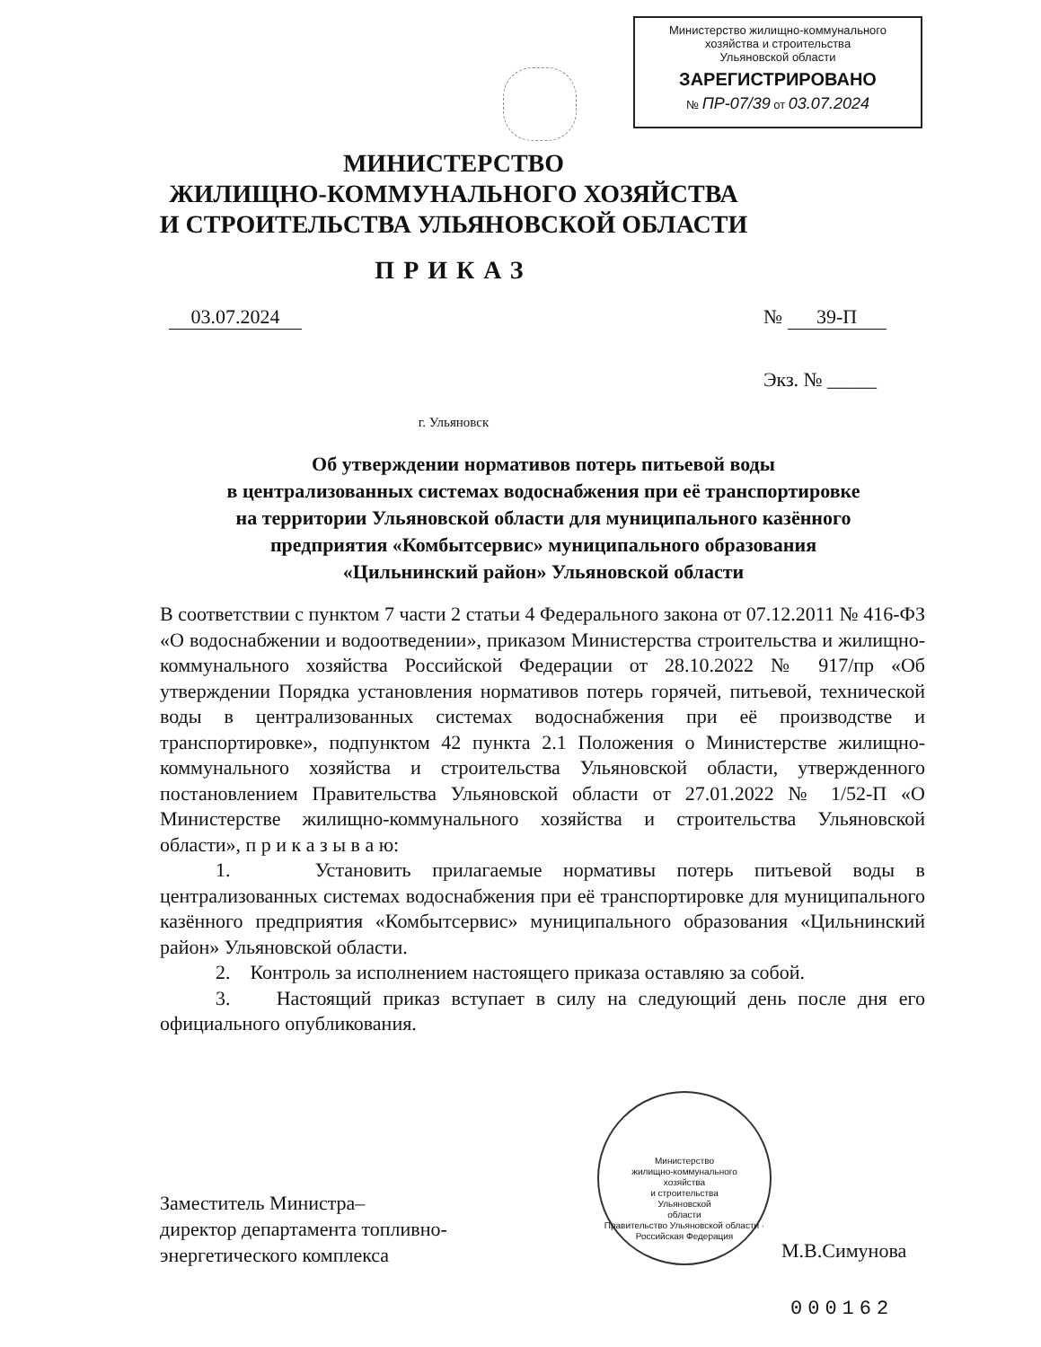Министерство жилищно-коммунального
хозяйства и строительства
Ульяновской области
ЗАРЕГИСТРИРОВАНО
№ ПР-07/39 от 03.07.2024
МИНИСТЕРСТВО
ЖИЛИЩНО-КОММУНАЛЬНОГО ХОЗЯЙСТВА
И СТРОИТЕЛЬСТВА УЛЬЯНОВСКОЙ ОБЛАСТИ
ПРИКАЗ
03.07.2024 № 39-П
Экз. № _____
г. Ульяновск
Об утверждении нормативов потерь питьевой воды
в централизованных системах водоснабжения при её транспортировке
на территории Ульяновской области для муниципального казённого
предприятия «Комбытсервис» муниципального образования
«Цильнинский район» Ульяновской области
В соответствии с пунктом 7 части 2 статьи 4 Федерального закона от 07.12.2011 № 416-ФЗ «О водоснабжении и водоотведении», приказом Министерства строительства и жилищно-коммунального хозяйства Российской Федерации от 28.10.2022 № 917/пр «Об утверждении Порядка установления нормативов потерь горячей, питьевой, технической воды в централизованных системах водоснабжения при её производстве и транспортировке», подпунктом 42 пункта 2.1 Положения о Министерстве жилищно-коммунального хозяйства и строительства Ульяновской области, утвержденного постановлением Правительства Ульяновской области от 27.01.2022 № 1/52-П «О Министерстве жилищно-коммунального хозяйства и строительства Ульяновской области», п р и к а з ы в а ю:
1. Установить прилагаемые нормативы потерь питьевой воды в централизованных системах водоснабжения при её транспортировке для муниципального казённого предприятия «Комбытсервис» муниципального образования «Цильнинский район» Ульяновской области.
2. Контроль за исполнением настоящего приказа оставляю за собой.
3. Настоящий приказ вступает в силу на следующий день после дня его официального опубликования.
Министерство
жилищно-коммунального
хозяйства
и строительства
Ульяновской
области
Правительство Ульяновской области · Российская Федерация
Заместитель Министра–
директор департамента топливно-
энергетического комплекса
М.В.Симунова
000162